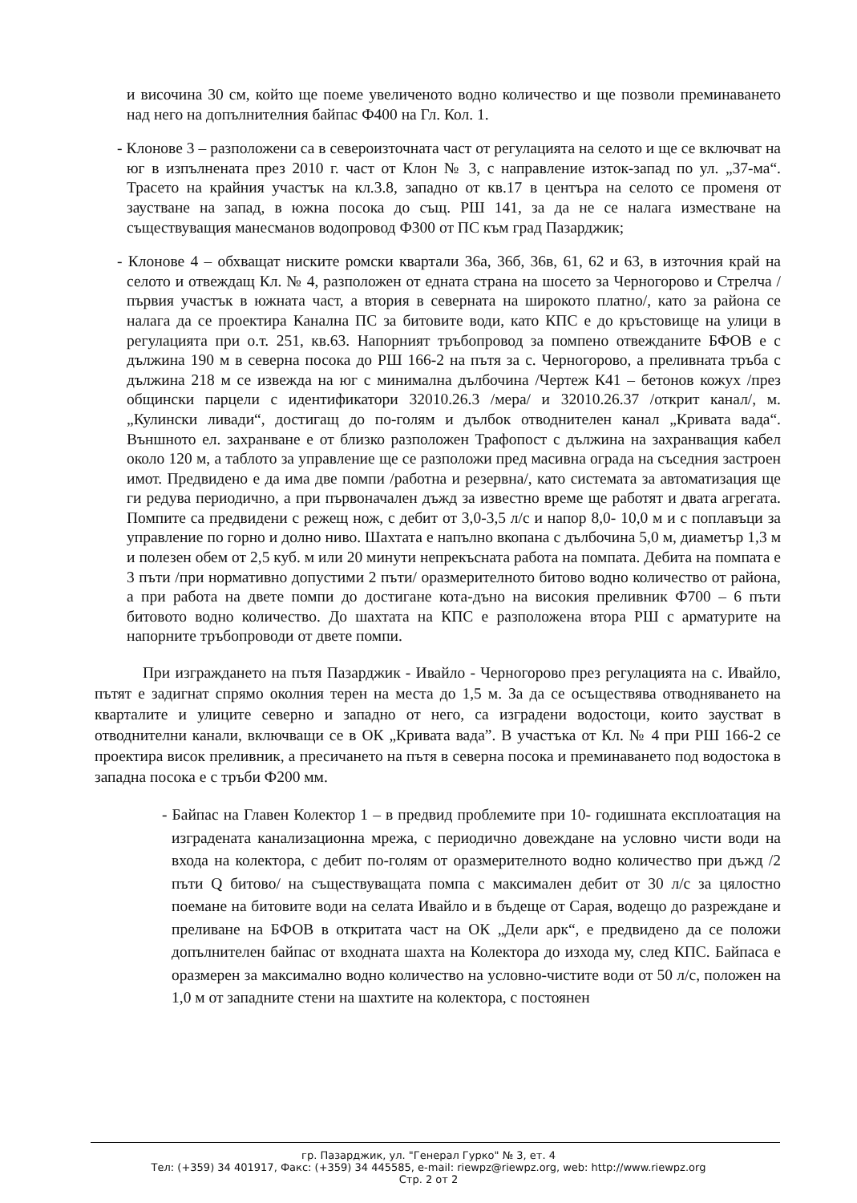и височина 30 см, който ще поеме увеличеното водно количество и ще позволи преминаването над него на допълнителния байпас Ф400 на Гл. Кол. 1.
- Клонове 3 – разположени са в североизточната част от регулацията на селото и ще се включват на юг в изпълнената през 2010 г. част от Клон № 3, с направление изток-запад по ул. „37-ма“. Трасето на крайния участък на кл.3.8, западно от кв.17 в центъра на селото се променя от заустване на запад, в южна посока до същ. РШ 141, за да не се налага изместване на съществуващия манесманов водопровод Ф300 от ПС към град Пазарджик;
- Клонове 4 – обхващат ниските ромски квартали 36а, 36б, 36в, 61, 62 и 63, в източния край на селото и отвеждащ Кл. № 4, разположен от едната страна на шосето за Черногорово и Стрелча /първия участък в южната част, а втория в северната на широкото платно/, като за района се налага да се проектира Канална ПС за битовите води, като КПС е до кръстовище на улици в регулацията при о.т. 251, кв.63. Напорният тръбопровод за помпено отвежданите БФОВ е с дължина 190 м в северна посока до РШ 166-2 на пътя за с. Черногорово, а преливната тръба с дължина 218 м се извежда на юг с минимална дълбочина /Чертеж К41 – бетонов кожух /през общински парцели с идентификатори 32010.26.3 /мера/ и 32010.26.37 /открит канал/, м. „Кулински ливади“, достигащ до по-голям и дълбок отводнителен канал „Кривата вада“. Външното ел. захранване е от близко разположен Трафопост с дължина на захранващия кабел около 120 м, а таблото за управление ще се разположи пред масивна ограда на съседния застроен имот. Предвидено е да има две помпи /работна и резервна/, като системата за автоматизация ще ги редува периодично, а при първоначален дъжд за известно време ще работят и двата агрегата. Помпите са предвидени с режещ нож, с дебит от 3,0-3,5 л/с и напор 8,0- 10,0 м и с поплавъци за управление по горно и долно ниво. Шахтата е напълно вкопана с дълбочина 5,0 м, диаметър 1,3 м и полезен обем от 2,5 куб. м или 20 минути непрекъсната работа на помпата. Дебита на помпата е 3 пъти /при нормативно допустими 2 пъти/ оразмерителното битово водно количество от района, а при работа на двете помпи до достигане кота-дъно на високия преливник Ф700 – 6 пъти битовото водно количество. До шахтата на КПС е разположена втора РШ с арматурите на напорните тръбопроводи от двете помпи.
При изграждането на пътя Пазарджик - Ивайло - Черногорово през регулацията на с. Ивайло, пътят е задигнат спрямо околния терен на места до 1,5 м. За да се осъществява отводняването на кварталите и улиците северно и западно от него, са изградени водостоци, които заустват в отводнителни канали, включващи се в ОК „Кривата вада”. В участъка от Кл. № 4 при РШ 166-2 се проектира висок преливник, а пресичането на пътя в северна посока и преминаването под водостока в западна посока е с тръби Ф200 мм.
- Байпас на Главен Колектор 1 – в предвид проблемите при 10- годишната експлоатация на изградената канализационна мрежа, с периодично довеждане на условно чисти води на входа на колектора, с дебит по-голям от оразмерителното водно количество при дъжд /2 пъти Q битово/ на съществуващата помпа с максимален дебит от 30 л/с за цялостно поемане на битовите води на селата Ивайло и в бъдеще от Сарая, водещо до разреждане и преливане на БФОВ в откритата част на ОК „Дели арк“, е предвидено да се положи допълнителен байпас от входната шахта на Колектора до изхода му, след КПС. Байпаса е оразмерен за максимално водно количество на условно-чистите води от 50 л/с, положен на 1,0 м от западните стени на шахтите на колектора, с постоянен
гр. Пазарджик, ул. "Генерал Гурко" № 3, ет. 4
Тел: (+359) 34 401917, Факс: (+359) 34 445585, e-mail: riewpz@riewpz.org, web: http://www.riewpz.org
Стр. 2 от 2